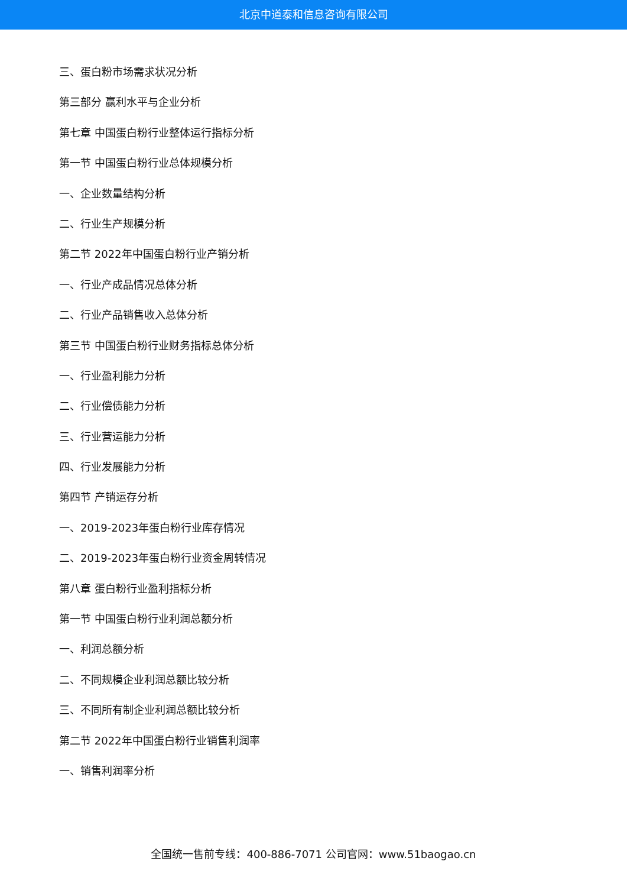北京中道泰和信息咨询有限公司
三、蛋白粉市场需求状况分析
第三部分 赢利水平与企业分析
第七章 中国蛋白粉行业整体运行指标分析
第一节 中国蛋白粉行业总体规模分析
一、企业数量结构分析
二、行业生产规模分析
第二节 2022年中国蛋白粉行业产销分析
一、行业产成品情况总体分析
二、行业产品销售收入总体分析
第三节 中国蛋白粉行业财务指标总体分析
一、行业盈利能力分析
二、行业偿债能力分析
三、行业营运能力分析
四、行业发展能力分析
第四节 产销运存分析
一、2019-2023年蛋白粉行业库存情况
二、2019-2023年蛋白粉行业资金周转情况
第八章 蛋白粉行业盈利指标分析
第一节 中国蛋白粉行业利润总额分析
一、利润总额分析
二、不同规模企业利润总额比较分析
三、不同所有制企业利润总额比较分析
第二节 2022年中国蛋白粉行业销售利润率
一、销售利润率分析
全国统一售前专线：400-886-7071 公司官网：www.51baogao.cn